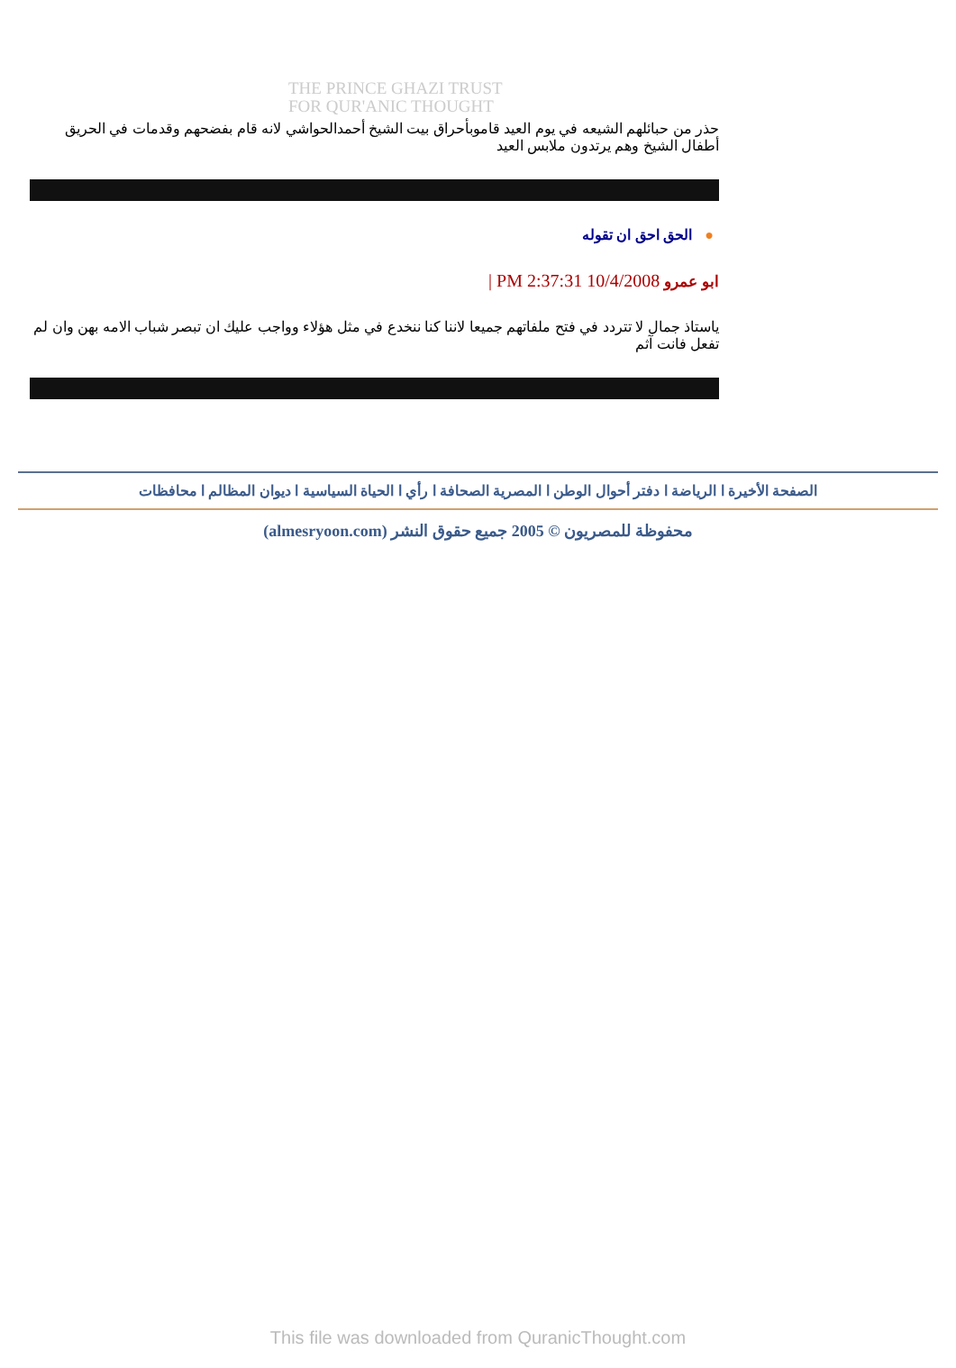THE PRINCE GHAZI TRUST
FOR QUR'ANIC THOUGHT
حذر من حبائلهم الشيعه في يوم العيد قاموبأحراق بيت الشيخ أحمدالحواشي لانه قام بفضحهم وقدمات في الحريق أطفال الشيخ وهم يرتدون ملابس العيد
●الحق احق ان تقوله
ابو عمرو 10/4/2008 2:37:31 PM |
ياستاذ جمال لا تتردد في فتح ملفاتهم جميعا لاننا كنا ننخدع في مثل هؤلاء وواجب عليك ان تبصر شباب الامه بهن وان لم تفعل فانت آثم
الصفحة الأخيرة ا الرياضة ا دفتر أحوال الوطن ا المصرية الصحافة ا رأي ا الحياة السياسية ا ديوان المظالم ا محافظات
محفوظة للمصريون © 2005 جميع حقوق النشر (almesryoon.com)
This file was downloaded from QuranicThought.com